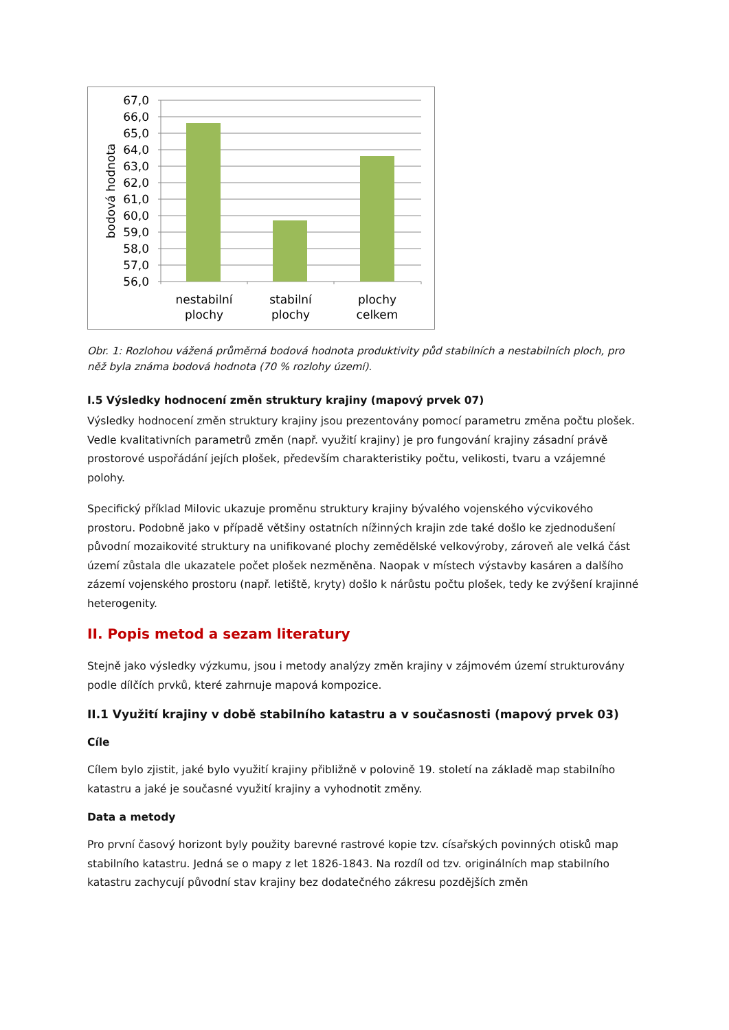67,0
66,0
65,0
64,0
63,0
62,0
61,0
60,0
59,0
58,0
57,0
56,0
bodová hodnota
nestabilní
plochy
stabilní
plochy
plochy
celkem
Obr. 1: Rozlohou vážená průměrná bodová hodnota produktivity půd stabilních a nestabilních ploch, pro něž byla známa bodová hodnota (70 % rozlohy území).
I.5 Výsledky hodnocení změn struktury krajiny (mapový prvek 07)
Výsledky hodnocení změn struktury krajiny jsou prezentovány pomocí parametru změna počtu plošek. Vedle kvalitativních parametrů změn (např. využití krajiny) je pro fungování krajiny zásadní právě prostorové uspořádání jejích plošek, především charakteristiky počtu, velikosti, tvaru a vzájemné polohy.
Specifický příklad Milovic ukazuje proměnu struktury krajiny bývalého vojenského výcvikového prostoru. Podobně jako v případě většiny ostatních nížinných krajin zde také došlo ke zjednodušení původní mozaikovité struktury na unifikované plochy zemědělské velkovýroby, zároveň ale velká část území zůstala dle ukazatele počet plošek nezměněna. Naopak v místech výstavby kasáren a dalšího zázemí vojenského prostoru (např. letiště, kryty) došlo k nárůstu počtu plošek, tedy ke zvýšení krajinné heterogenity.
II. Popis metod a sezam literatury
Stejně jako výsledky výzkumu, jsou i metody analýzy změn krajiny v zájmovém území strukturovány podle dílčích prvků, které zahrnuje mapová kompozice.
II.1 Využití krajiny v době stabilního katastru a v současnosti (mapový prvek 03)
Cíle
Cílem bylo zjistit, jaké bylo využití krajiny přibližně v polovině 19. století na základě map stabilního katastru a jaké je současné využití krajiny a vyhodnotit změny.
Data a metody
Pro první časový horizont byly použity barevné rastrové kopie tzv. císařských povinných otisků map stabilního katastru. Jedná se o mapy z let 1826-1843. Na rozdíl od tzv. originálních map stabilního katastru zachycují původní stav krajiny bez dodatečného zákresu pozdějších změn